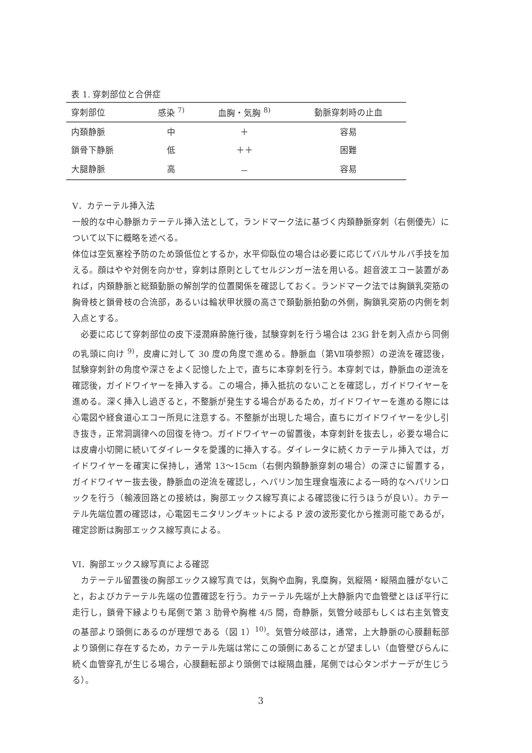表 1. 穿刺部位と合併症
| 穿刺部位 | 感染 <sup>7)</sup> | 血胸・気胸 <sup>8)</sup> | 動脈穿刺時の止血 |
| --- | --- | --- | --- |
| 内頚静脈 | 中 | ＋ | 容易 |
| 鎖骨下静脈 | 低 | ＋＋ | 困難 |
| 大腿静脈 | 高 | － | 容易 |
V．カテーテル挿入法
一般的な中心静脈カテーテル挿入法として，ランドマーク法に基づく内頚静脈穿刺（右側優先）について以下に概略を述べる。
体位は空気塞栓予防のため頭低位とするか，水平仰臥位の場合は必要に応じてバルサルバ手技を加える。顔はやや対側を向かせ，穿刺は原則としてセルジンガー法を用いる。超音波エコー装置があれば，内頚静脈と総頚動脈の解剖学的位置関係を確認しておく。ランドマーク法では胸鎖乳突筋の胸骨枝と鎖骨枝の合流部，あるいは輪状甲状膜の高さで頚動脈拍動の外側，胸鎖乳突筋の内側を刺入点とする。
必要に応じて穿刺部位の皮下浸潤麻酔施行後，試験穿刺を行う場合は 23G 針を刺入点から同側の乳頭に向け <sup>9)</sup>，皮膚に対して 30 度の角度で進める。静脈血（第Ⅶ項参照）の逆流を確認後，試験穿刺針の角度や深さをよく記憶した上で，直ちに本穿刺を行う。本穿刺では，静脈血の逆流を確認後，ガイドワイヤーを挿入する。この場合，挿入抵抗のないことを確認し，ガイドワイヤーを進める。深く挿入し過ぎると，不整脈が発生する場合があるため，ガイドワイヤーを進める際には心電図や経食道心エコー所見に注意する。不整脈が出現した場合，直ちにガイドワイヤーを少し引き抜き，正常洞調律への回復を待つ。ガイドワイヤーの留置後，本穿刺針を抜去し，必要な場合には皮膚小切開に続いてダイレータを愛護的に挿入する。ダイレータに続くカテーテル挿入では，ガイドワイヤーを確実に保持し，通常 13～15cm（右側内頚静脈穿刺の場合）の深さに留置する，ガイドワイヤー抜去後，静脈血の逆流を確認し，ヘパリン加生理食塩液による一時的なヘパリンロックを行う（輸液回路との接続は，胸部エックス線写真による確認後に行うほうが良い）。カテーテル先端位置の確認は，心電図モニタリングキットによる P 波の波形変化から推測可能であるが，確定診断は胸部エックス線写真による。
VI．胸部エックス線写真による確認
カテーテル留置後の胸部エックス線写真では，気胸や血胸，乳糜胸，気縦隔・縦隔血腫がないこと，およびカテーテル先端の位置確認を行う。カテーテル先端が上大静脈内で血管壁とほぼ平行に走行し，鎖骨下縁よりも尾側で第 3 肋骨や胸椎 4/5 間，奇静脈，気管分岐部もしくは右主気管支の基部より頭側にあるのが理想である（図 1）<sup>10)</sup>。気管分岐部は，通常，上大静脈の心膜翻転部より頭側に存在するため，カテーテル先端は常にこの頭側にあることが望ましい（血管壁びらんに続く血管穿孔が生じる場合，心膜翻転部より頭側では縦隔血腫，尾側では心タンポナーデが生じうる）。
3